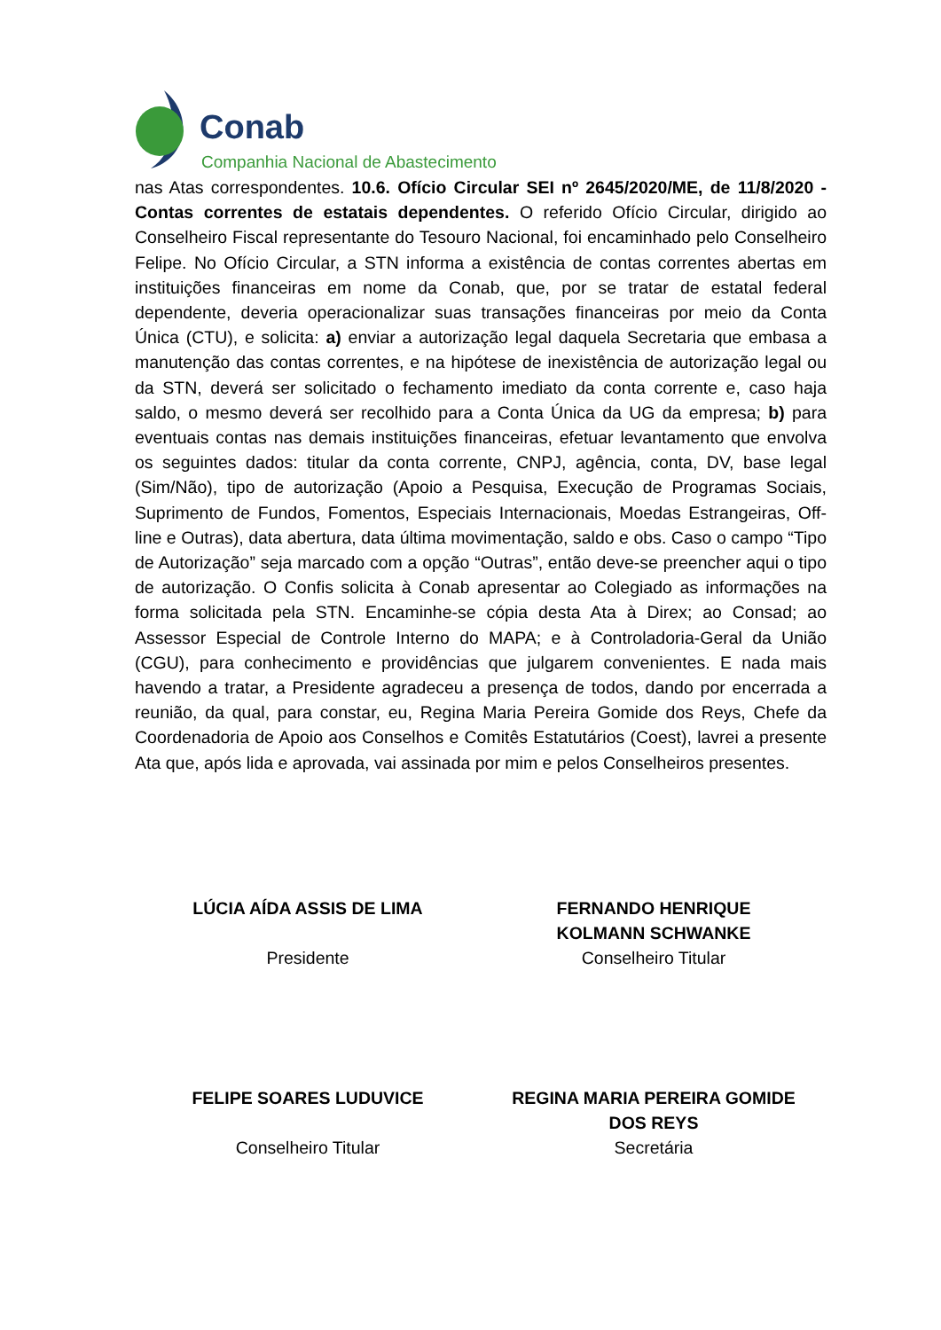Conab
Companhia Nacional de Abastecimento
nas Atas correspondentes. 10.6. Ofício Circular SEI nº 2645/2020/ME, de 11/8/2020 - Contas correntes de estatais dependentes. O referido Ofício Circular, dirigido ao Conselheiro Fiscal representante do Tesouro Nacional, foi encaminhado pelo Conselheiro Felipe. No Ofício Circular, a STN informa a existência de contas correntes abertas em instituições financeiras em nome da Conab, que, por se tratar de estatal federal dependente, deveria operacionalizar suas transações financeiras por meio da Conta Única (CTU), e solicita: a) enviar a autorização legal daquela Secretaria que embasa a manutenção das contas correntes, e na hipótese de inexistência de autorização legal ou da STN, deverá ser solicitado o fechamento imediato da conta corrente e, caso haja saldo, o mesmo deverá ser recolhido para a Conta Única da UG da empresa; b) para eventuais contas nas demais instituições financeiras, efetuar levantamento que envolva os seguintes dados: titular da conta corrente, CNPJ, agência, conta, DV, base legal (Sim/Não), tipo de autorização (Apoio a Pesquisa, Execução de Programas Sociais, Suprimento de Fundos, Fomentos, Especiais Internacionais, Moedas Estrangeiras, Off-line e Outras), data abertura, data última movimentação, saldo e obs. Caso o campo “Tipo de Autorização” seja marcado com a opção “Outras”, então deve-se preencher aqui o tipo de autorização. O Confis solicita à Conab apresentar ao Colegiado as informações na forma solicitada pela STN. Encaminhe-se cópia desta Ata à Direx; ao Consad; ao Assessor Especial de Controle Interno do MAPA; e à Controladoria-Geral da União (CGU), para conhecimento e providências que julgarem convenientes. E nada mais havendo a tratar, a Presidente agradeceu a presença de todos, dando por encerrada a reunião, da qual, para constar, eu, Regina Maria Pereira Gomide dos Reys, Chefe da Coordenadoria de Apoio aos Conselhos e Comitês Estatutários (Coest), lavrei a presente Ata que, após lida e aprovada, vai assinada por mim e pelos Conselheiros presentes.
LÚCIA AÍDA ASSIS DE LIMA
Presidente
FERNANDO HENRIQUE
KOLMANN SCHWANKE
Conselheiro Titular
FELIPE SOARES LUDUVICE
Conselheiro Titular
REGINA MARIA PEREIRA GOMIDE
DOS REYS
Secretária